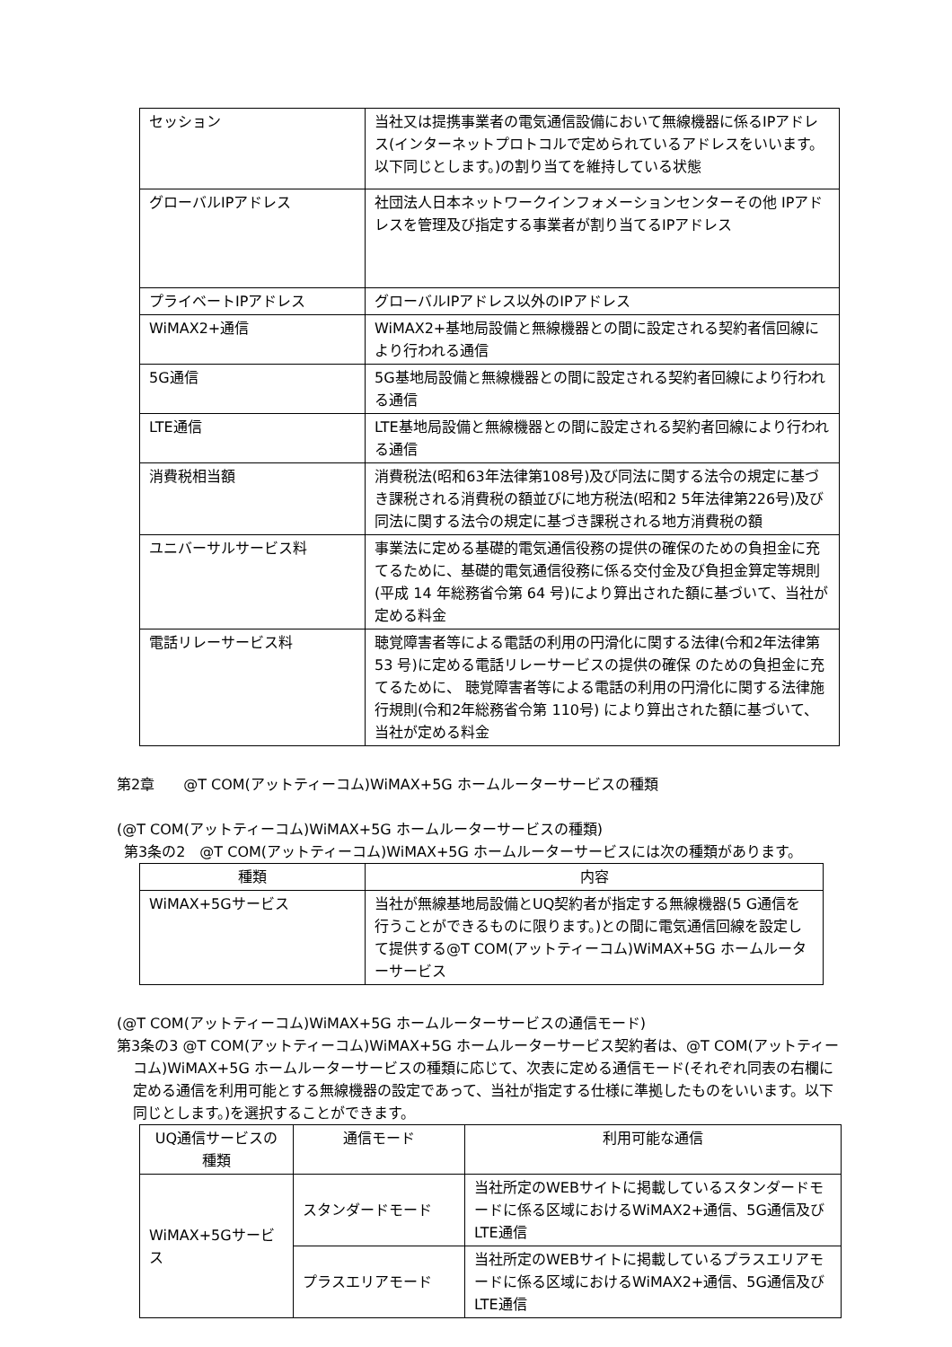| セッション | 当社又は提携事業者の電気通信設備において無線機器に係るIPアドレス(インターネットプロトコルで定められているアドレスをいいます。以下同じとします。)の割り当てを維持している状態 |
| グローバルIPアドレス | 社団法人日本ネットワークインフォメーションセンターその他 IPアドレスを管理及び指定する事業者が割り当てるIPアドレス |
| プライベートIPアドレス | グローバルIPアドレス以外のIPアドレス |
| WiMAX2+通信 | WiMAX2+基地局設備と無線機器との間に設定される契約者信回線により行われる通信 |
| 5G通信 | 5G基地局設備と無線機器との間に設定される契約者回線により行われる通信 |
| LTE通信 | LTE基地局設備と無線機器との間に設定される契約者回線により行われる通信 |
| 消費税相当額 | 消費税法(昭和63年法律第108号)及び同法に関する法令の規定に基づき課税される消費税の額並びに地方税法(昭和2 5年法律第226号)及び同法に関する法令の規定に基づき課税される地方消費税の額 |
| ユニバーサルサービス料 | 事業法に定める基礎的電気通信役務の提供の確保のための負担金に充てるために、基礎的電気通信役務に係る交付金及び負担金算定等規則(平成 14 年総務省令第 64 号)により算出された額に基づいて、当社が定める料金 |
| 電話リレーサービス料 | 聴覚障害者等による電話の利用の円滑化に関する法律(令和2年法律第 53 号)に定める電話リレーサービスの提供の確保 のための負担金に充てるために、 聴覚障害者等による電話の利用の円滑化に関する法律施行規則(令和2年総務省令第 110号) により算出された額に基づいて、当社が定める料金 |
第2章　　@T COM(アットティーコム)WiMAX+5G ホームルーターサービスの種類
(@T COM(アットティーコム)WiMAX+5G ホームルーターサービスの種類)
第3条の2　@T COM(アットティーコム)WiMAX+5G ホームルーターサービスには次の種類があります。
| 種類 | 内容 |
| --- | --- |
| WiMAX+5Gサービス | 当社が無線基地局設備とUQ契約者が指定する無線機器(5 G通信を行うことができるものに限ります。)との間に電気通信回線を設定して提供する@T COM(アットティーコム)WiMAX+5G ホームルーターサービス |
(@T COM(アットティーコム)WiMAX+5G ホームルーターサービスの通信モード)
第3条の3 @T COM(アットティーコム)WiMAX+5G ホームルーターサービス契約者は、@T COM(アットティーコム)WiMAX+5G ホームルーターサービスの種類に応じて、次表に定める通信モード(それぞれ同表の右欄に定める通信を利用可能とする無線機器の設定であって、当社が指定する仕様に準拠したものをいいます。以下同じとします。)を選択することができます。
| UQ通信サービスの種類 | 通信モード | 利用可能な通信 |
| --- | --- | --- |
| WiMAX+5Gサービス | スタンダードモード | 当社所定のWEBサイトに掲載しているスタンダードモードに係る区域におけるWiMAX2+通信、5G通信及びLTE通信 |
| | プラスエリアモード | 当社所定のWEBサイトに掲載しているプラスエリアモードに係る区域におけるWiMAX2+通信、5G通信及びLTE通信 |